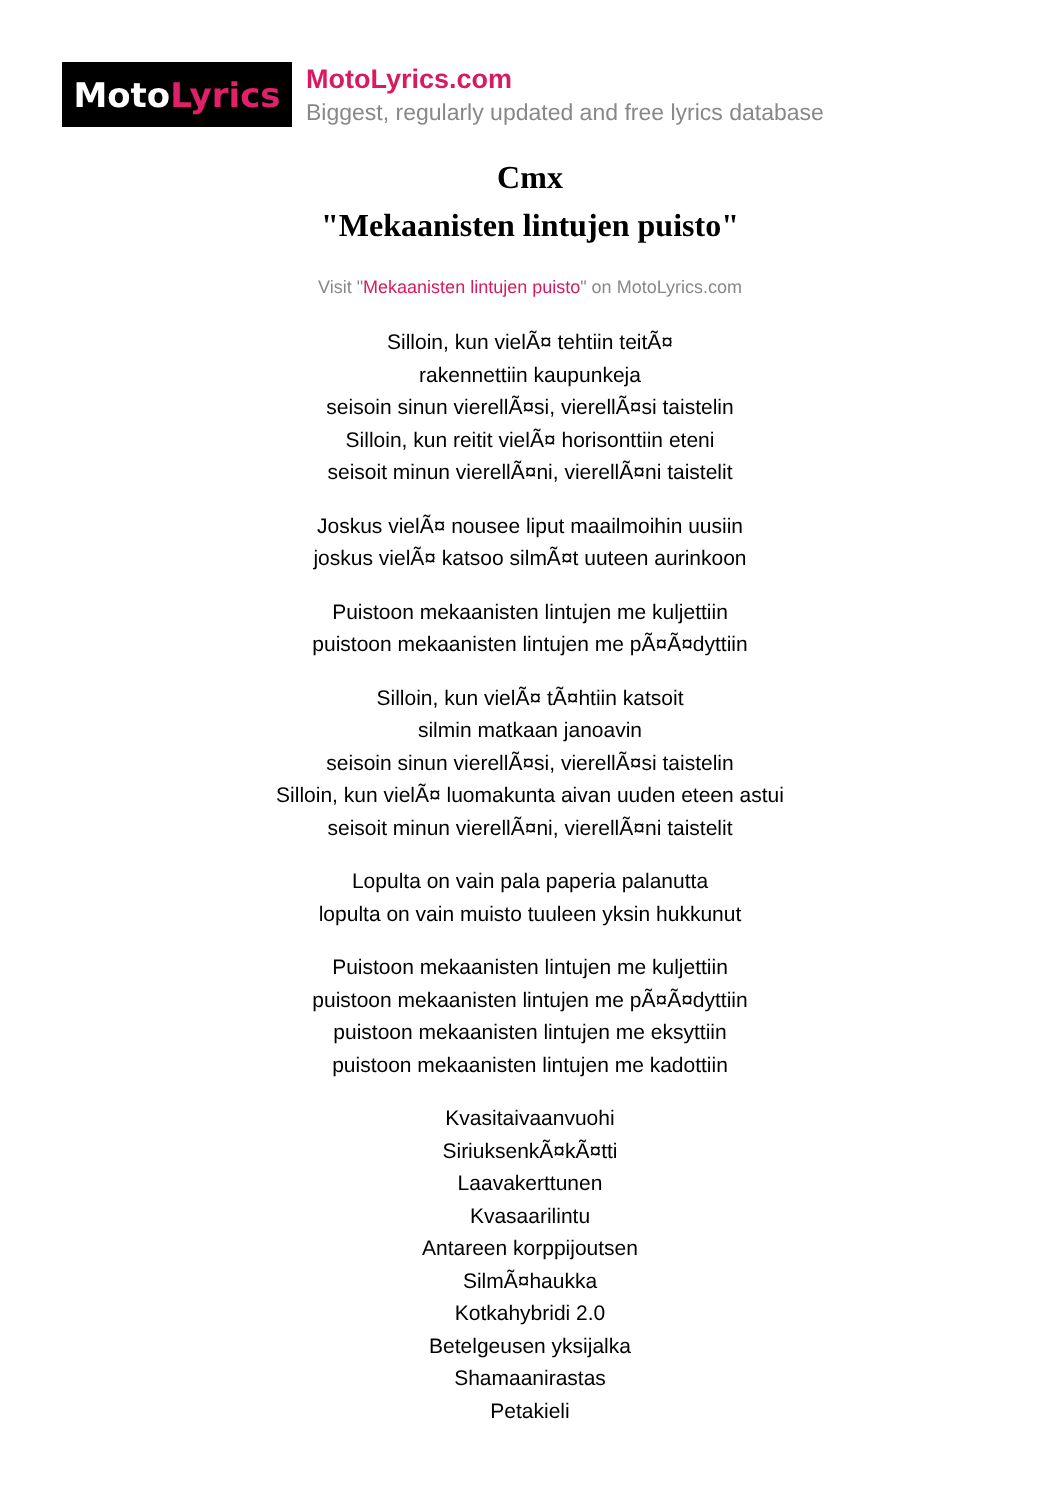Moto Lyrics
MotoLyrics.com
Biggest, regularly updated and free lyrics database
Cmx
"Mekaanisten lintujen puisto"
Visit "Mekaanisten lintujen puisto" on MotoLyrics.com
Silloin, kun vielÃ¤ tehtiin teitÃ¤
rakennettiin kaupunkeja
seisoin sinun vierellÃ¤si, vierellÃ¤si taistelin
Silloin, kun reitit vielÃ¤ horisonttiin eteni
seisoit minun vierellÃ¤ni, vierellÃ¤ni taistelit
Joskus vielÃ¤ nousee liput maailmoihin uusiin
joskus vielÃ¤ katsoo silmÃ¤t uuteen aurinkoon
Puistoon mekaanisten lintujen me kuljettiin
puistoon mekaanisten lintujen me pÃ¤Ã¤dyttiin
Silloin, kun vielÃ¤ tÃ¤htiin katsoit
silmin matkaan janoavin
seisoin sinun vierellÃ¤si, vierellÃ¤si taistelin
Silloin, kun vielÃ¤ luomakunta aivan uuden eteen astui
seisoit minun vierellÃ¤ni, vierellÃ¤ni taistelit
Lopulta on vain pala paperia palanutta
lopulta on vain muisto tuuleen yksin hukkunut
Puistoon mekaanisten lintujen me kuljettiin
puistoon mekaanisten lintujen me pÃ¤Ã¤dyttiin
puistoon mekaanisten lintujen me eksyttiin
puistoon mekaanisten lintujen me kadottiin
Kvasitaivaanvuohi
SiriuksenkÃ¤kÃ¤tti
Laavakerttunen
Kvasaarilintu
Antareen korppijoutsen
SilmÃ¤haukka
Kotkahybridi 2.0
Betelgeusen yksijalka
Shamaanirastas
Petakieli